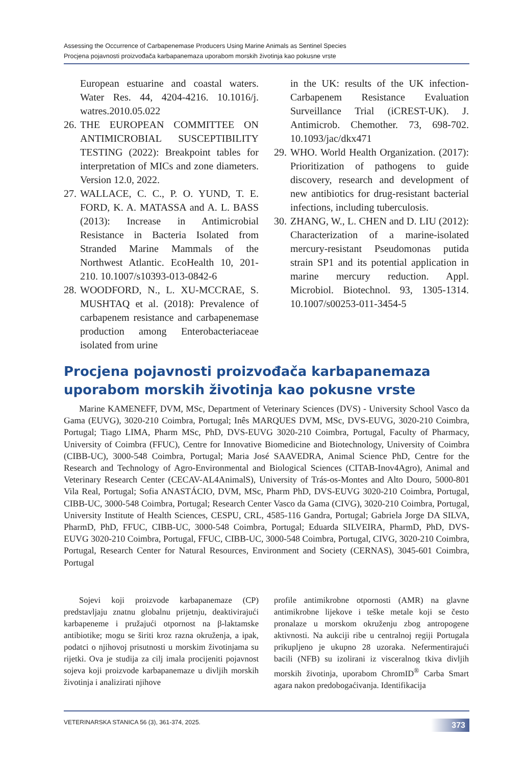Assessing the Occurrence of Carbapenemase Producers Using Marine Animals as Sentinel Species
Procjena pojavnosti proizvođača karbapanemaza uporabom morskih životinja kao pokusne vrste
European estuarine and coastal waters. Water Res. 44, 4204-4216. 10.1016/j. watres.2010.05.022
26. THE EUROPEAN COMMITTEE ON ANTIMICROBIAL SUSCEPTIBILITY TESTING (2022): Breakpoint tables for interpretation of MICs and zone diameters. Version 12.0, 2022.
27. WALLACE, C. C., P. O. YUND, T. E. FORD, K. A. MATASSA and A. L. BASS (2013): Increase in Antimicrobial Resistance in Bacteria Isolated from Stranded Marine Mammals of the Northwest Atlantic. EcoHealth 10, 201-210. 10.1007/s10393-013-0842-6
28. WOODFORD, N., L. XU-MCCRAE, S. MUSHTAQ et al. (2018): Prevalence of carbapenem resistance and carbapenemase production among Enterobacteriaceae isolated from urine
in the UK: results of the UK infection-Carbapenem Resistance Evaluation Surveillance Trial (iCREST-UK). J. Antimicrob. Chemother. 73, 698-702. 10.1093/jac/dkx471
29. WHO. World Health Organization. (2017): Prioritization of pathogens to guide discovery, research and development of new antibiotics for drug-resistant bacterial infections, including tuberculosis.
30. ZHANG, W., L. CHEN and D. LIU (2012): Characterization of a marine-isolated mercury-resistant Pseudomonas putida strain SP1 and its potential application in marine mercury reduction. Appl. Microbiol. Biotechnol. 93, 1305-1314. 10.1007/s00253-011-3454-5
Procjena pojavnosti proizvođača karbapanemaza uporabom morskih životinja kao pokusne vrste
Marine KAMENEFF, DVM, MSc, Department of Veterinary Sciences (DVS) - University School Vasco da Gama (EUVG), 3020-210 Coimbra, Portugal; Inês MARQUES DVM, MSc, DVS-EUVG, 3020-210 Coimbra, Portugal; Tiago LIMA, Pharm MSc, PhD, DVS-EUVG 3020-210 Coimbra, Portugal, Faculty of Pharmacy, University of Coimbra (FFUC), Centre for Innovative Biomedicine and Biotechnology, University of Coimbra (CIBB-UC), 3000-548 Coimbra, Portugal; Maria José SAAVEDRA, Animal Science PhD, Centre for the Research and Technology of Agro-Environmental and Biological Sciences (CITAB-Inov4Agro), Animal and Veterinary Research Center (CECAV-AL4AnimalS), University of Trás-os-Montes and Alto Douro, 5000-801 Vila Real, Portugal; Sofia ANASTÁCIO, DVM, MSc, Pharm PhD, DVS-EUVG 3020-210 Coimbra, Portugal, CIBB-UC, 3000-548 Coimbra, Portugal; Research Center Vasco da Gama (CIVG), 3020-210 Coimbra, Portugal, University Institute of Health Sciences, CESPU, CRL, 4585-116 Gandra, Portugal; Gabriela Jorge DA SILVA, PharmD, PhD, FFUC, CIBB-UC, 3000-548 Coimbra, Portugal; Eduarda SILVEIRA, PharmD, PhD, DVS-EUVG 3020-210 Coimbra, Portugal, FFUC, CIBB-UC, 3000-548 Coimbra, Portugal, CIVG, 3020-210 Coimbra, Portugal, Research Center for Natural Resources, Environment and Society (CERNAS), 3045-601 Coimbra, Portugal
Sojevi koji proizvode karbapanemaze (CP) predstavljaju znatnu globalnu prijetnju, deaktivirajući karbapeneme i pružajući otpornost na β-laktamske antibiotike; mogu se širiti kroz razna okruženja, a ipak, podatci o njihovoj prisutnosti u morskim životinjama su rijetki. Ova je studija za cilj imala procijeniti pojavnost sojeva koji proizvode karbapanemaze u divljih morskih životinja i analizirati njihove
profile antimikrobne otpornosti (AMR) na glavne antimikrobne lijekove i teške metale koji se često pronalaze u morskom okruženju zbog antropogene aktivnosti. Na aukciji ribe u centralnoj regiji Portugala prikupljeno je ukupno 28 uzoraka. Nefermentirajući bacili (NFB) su izolirani iz visceralnog tkiva divljih morskih životinja, uporabom ChromID<sup>®</sup> Carba Smart agara nakon predobogaćivanja. Identifikacija
VETERINARSKA STANICA 56 (3), 361-374, 2025. 373